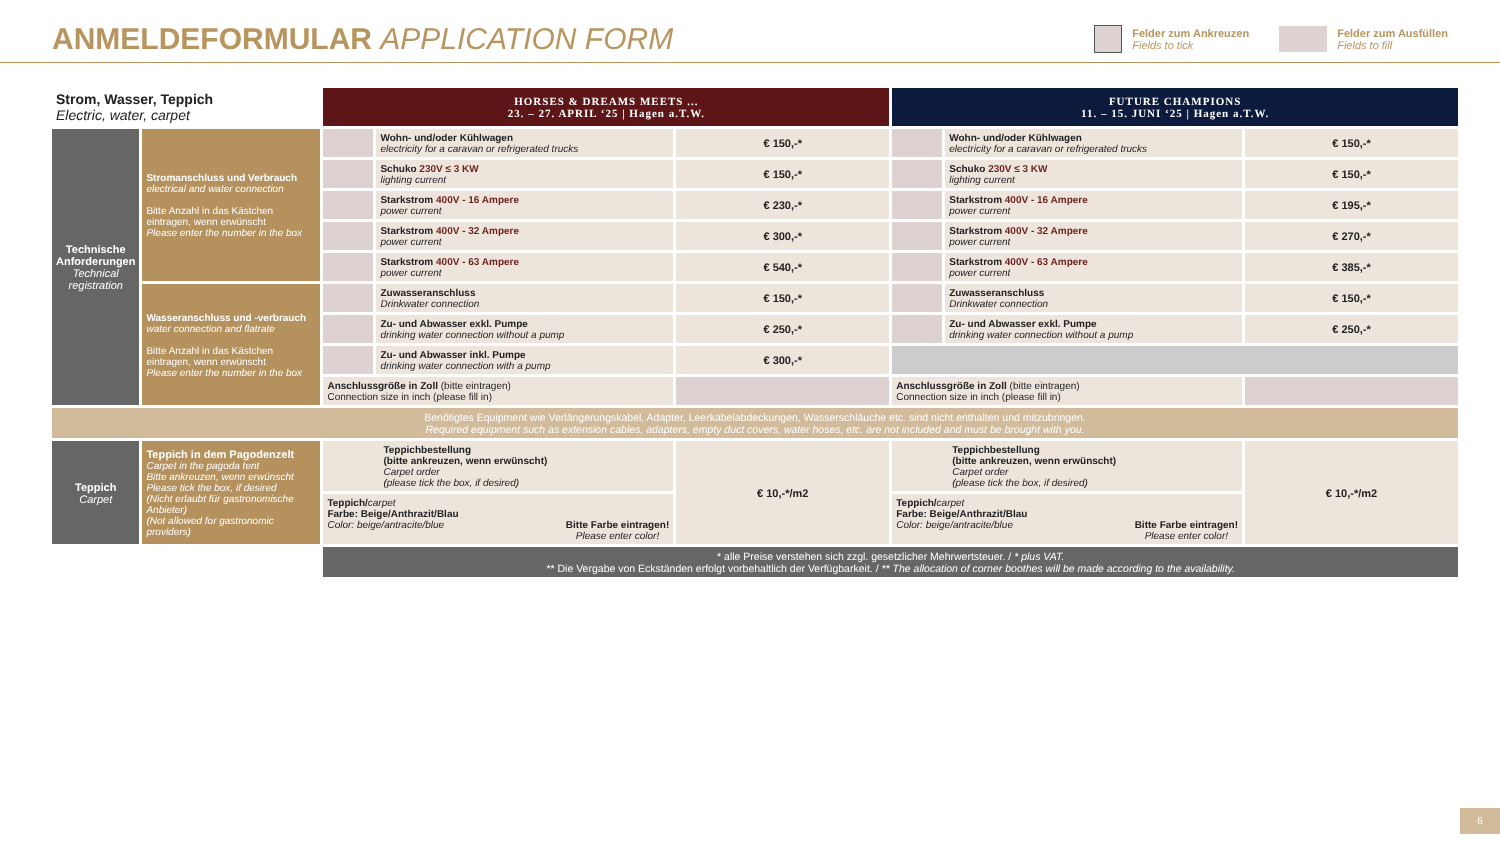ANMELDEFORMULAR APPLICATION FORM
Felder zum Ankreuzen
Fields to tick
Felder zum Ausfüllen
Fields to fill
| Strom, Wasser, Teppich Electric, water, carpet | | HORSES & DREAMS MEETS ... 23. – 27. APRIL ‘25 / Hagen a.T.W. | | | FUTURE CHAMPIONS 11. – 15. JUNI ‘25 / Hagen a.T.W. | | |
| Technische Anforderungen Technical registration | Stromanschluss und Verbrauch electrical and water connection Bitte Anzahl in das Kästchen eintragen, wenn erwünscht Please enter the number in the box | | Wohn- und/oder Kühlwagen electricity for a caravan or refrigerated trucks | € 150,-* | | Wohn- und/oder Kühlwagen electricity for a caravan or refrigerated trucks | € 150,-* |
| | | | Schuko 230V ≤ 3 KW lighting current | € 150,-* | | Schuko 230V ≤ 3 KW lighting current | € 150,-* |
| | | | Starkstrom 400V - 16 Ampere power current | € 230,-* | | Starkstrom 400V - 16 Ampere power current | € 195,-* |
| | | | Starkstrom 400V - 32 Ampere power current | € 300,-* | | Starkstrom 400V - 32 Ampere power current | € 270,-* |
| | | | Starkstrom 400V - 63 Ampere power current | € 540,-* | | Starkstrom 400V - 63 Ampere power current | € 385,-* |
| | Wasseranschluss und -verbrauch water connection and flatrate Bitte Anzahl in das Kästchen eintragen, wenn erwünscht Please enter the number in the box | | Zuwasseranschluss Drinkwater connection | € 150,-* | | Zuwasseranschluss Drinkwater connection | € 150,-* |
| | | | Zu- und Abwasser exkl. Pumpe drinking water connection without a pump | € 250,-* | | Zu- und Abwasser exkl. Pumpe drinking water connection without a pump | € 250,-* |
| | | | Zu- und Abwasser inkl. Pumpe drinking water connection with a pump | € 300,-* | | | |
| | | Anschlussgröße in Zoll (bitte eintragen) Connection size in inch (please fill in) | | | Anschlussgröße in Zoll (bitte eintragen) Connection size in inch (please fill in) | | |
| Benötigtes Equipment wie Verlängerungskabel, Adapter, Leerkabelabdeckungen, Wasserschläuche etc. sind nicht enthalten und mitzubringen. Required equipment such as extension cables, adapters, empty duct covers, water hoses, etc. are not included and must be brought with you. | | | | | | | |
| Teppich Carpet | Teppich in dem Pagodenzelt Carpet in the pagoda tent Bitte ankreuzen, wenn erwünscht Please tick the box, if desired (Nicht erlaubt für gastronomische Anbieter) (Not allowed for gastronomic providers) | Teppichbestellung (bitte ankreuzen, wenn erwünscht) Carpet order (please tick the box, if desired) | | € 10,-*/m2 | Teppichbestellung (bitte ankreuzen, wenn erwünscht) Carpet order (please tick the box, if desired) | | € 10,-*/m2 |
| | | Teppich/ carpet Farbe: Beige/Anthrazit/Blau Color: beige/antracite/blue Bitte Farbe eintragen! Please enter color! | | | Teppich/ carpet Farbe: Beige/Anthrazit/Blau Color: beige/antracite/blue Bitte Farbe eintragen! Please enter color! | | |
| | | * alle Preise verstehen sich zzgl. gesetzlicher Mehrwertsteuer. / * plus VAT. ** Die Vergabe von Eckständen erfolgt vorbehaltlich der Verfügbarkeit. / ** The allocation of corner boothes will be made according to the availability. | | | | | |
6